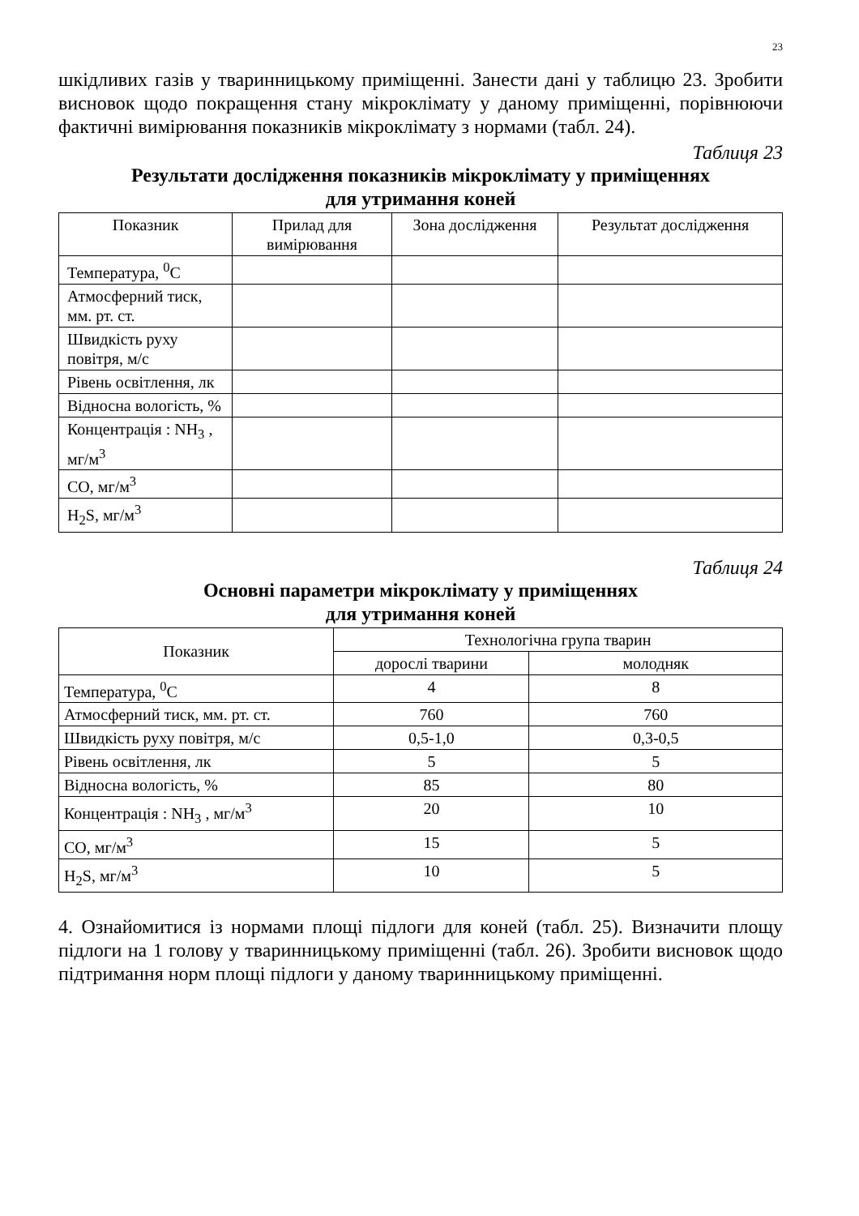23
шкідливих газів у тваринницькому приміщенні. Занести дані у таблицю 23. Зробити висновок щодо покращення стану мікроклімату у даному приміщенні, порівнюючи фактичні вимірювання показників мікроклімату з нормами (табл. 24).
Таблиця 23
Результати дослідження показників мікроклімату у приміщеннях
для утримання коней
| Показник | Прилад для вимірювання | Зона дослідження | Результат дослідження |
| --- | --- | --- | --- |
| Температура, <sup>0</sup>С | | | |
| Атмосферний тиск, мм. рт. ст. | | | |
| Швидкість руху повітря, м/с | | | |
| Рівень освітлення, лк | | | |
| Відносна вологість, % | | | |
| Концентрація : NH<sub>3</sub> , мг/м<sup>3</sup> | | | |
| СО, мг/м<sup>3</sup> | | | |
| H<sub>2</sub>S, мг/м<sup>3</sup> | | | |
Таблиця 24
Основні параметри мікроклімату у приміщеннях
для утримання коней
| Показник | Технологічна група тварин | |
| --- | --- | --- |
| | дорослі тварини | молодняк |
| Температура, <sup>0</sup>С | 4 | 8 |
| Атмосферний тиск, мм. рт. ст. | 760 | 760 |
| Швидкість руху повітря, м/с | 0,5-1,0 | 0,3-0,5 |
| Рівень освітлення, лк | 5 | 5 |
| Відносна вологість, % | 85 | 80 |
| Концентрація : NH<sub>3</sub> , мг/м<sup>3</sup> | 20 | 10 |
| СО, мг/м<sup>3</sup> | 15 | 5 |
| H<sub>2</sub>S, мг/м<sup>3</sup> | 10 | 5 |
4. Ознайомитися із нормами площі підлоги для коней (табл. 25). Визначити площу підлоги на 1 голову у тваринницькому приміщенні (табл. 26). Зробити висновок щодо підтримання норм площі підлоги у даному тваринницькому приміщенні.